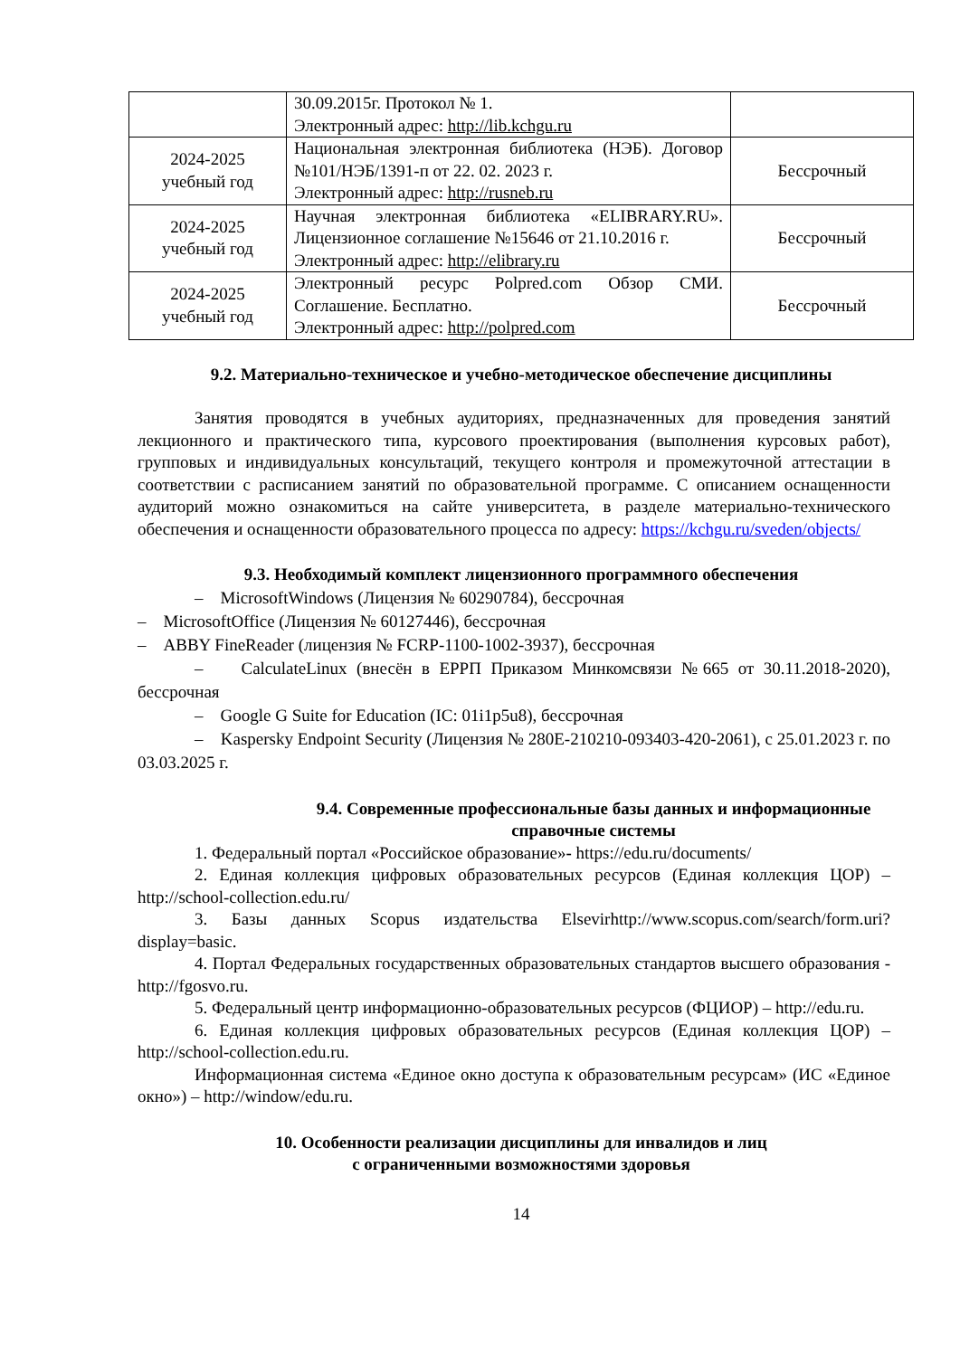| | 30.09.2015г. Протокол № 1. Электронный адрес: http://lib.kchgu.ru | |
| 2024-2025 учебный год | Национальная электронная библиотека (НЭБ). Договор №101/НЭБ/1391-п от 22. 02. 2023 г. Электронный адрес: http://rusneb.ru | Бессрочный |
| 2024-2025 учебный год | Научная электронная библиотека «ELIBRARY.RU». Лицензионное соглашение №15646 от 21.10.2016 г. Электронный адрес: http://elibrary.ru | Бессрочный |
| 2024-2025 учебный год | Электронный ресурс Polpred.com Обзор СМИ. Соглашение. Бесплатно. Электронный адрес: http://polpred.com | Бессрочный |
9.2. Материально-техническое и учебно-методическое обеспечение дисциплины
Занятия проводятся в учебных аудиториях, предназначенных для проведения занятий лекционного и практического типа, курсового проектирования (выполнения курсовых работ), групповых и индивидуальных консультаций, текущего контроля и промежуточной аттестации в соответствии с расписанием занятий по образовательной программе. С описанием оснащенности аудиторий можно ознакомиться на сайте университета, в разделе материально-технического обеспечения и оснащенности образовательного процесса по адресу: https://kchgu.ru/sveden/objects/
9.3. Необходимый комплект лицензионного программного обеспечения
– MicrosoftWindows (Лицензия № 60290784), бессрочная
– MicrosoftOffice (Лицензия № 60127446), бессрочная
– ABBY FineReader (лицензия № FCRP-1100-1002-3937), бессрочная
– CalculateLinux (внесён в ЕРРП Приказом Минкомсвязи №665 от 30.11.2018-2020), бессрочная
– Google G Suite for Education (IC: 01i1p5u8), бессрочная
– Kaspersky Endpoint Security (Лицензия № 280E-210210-093403-420-2061), с 25.01.2023 г. по 03.03.2025 г.
9.4. Современные профессиональные базы данных и информационные справочные системы
1. Федеральный портал «Российское образование»- https://edu.ru/documents/
2. Единая коллекция цифровых образовательных ресурсов (Единая коллекция ЦОР) – http://school-collection.edu.ru/
3. Базы данных Scopus издательства Elsevirhttp://www.scopus.com/search/form.uri?display=basic.
4. Портал Федеральных государственных образовательных стандартов высшего образования - http://fgosvo.ru.
5. Федеральный центр информационно-образовательных ресурсов (ФЦИОР) – http://edu.ru.
6. Единая коллекция цифровых образовательных ресурсов (Единая коллекция ЦОР) – http://school-collection.edu.ru.
Информационная система «Единое окно доступа к образовательным ресурсам» (ИС «Единое окно») – http://window/edu.ru.
10. Особенности реализации дисциплины для инвалидов и лиц
с ограниченными возможностями здоровья
14